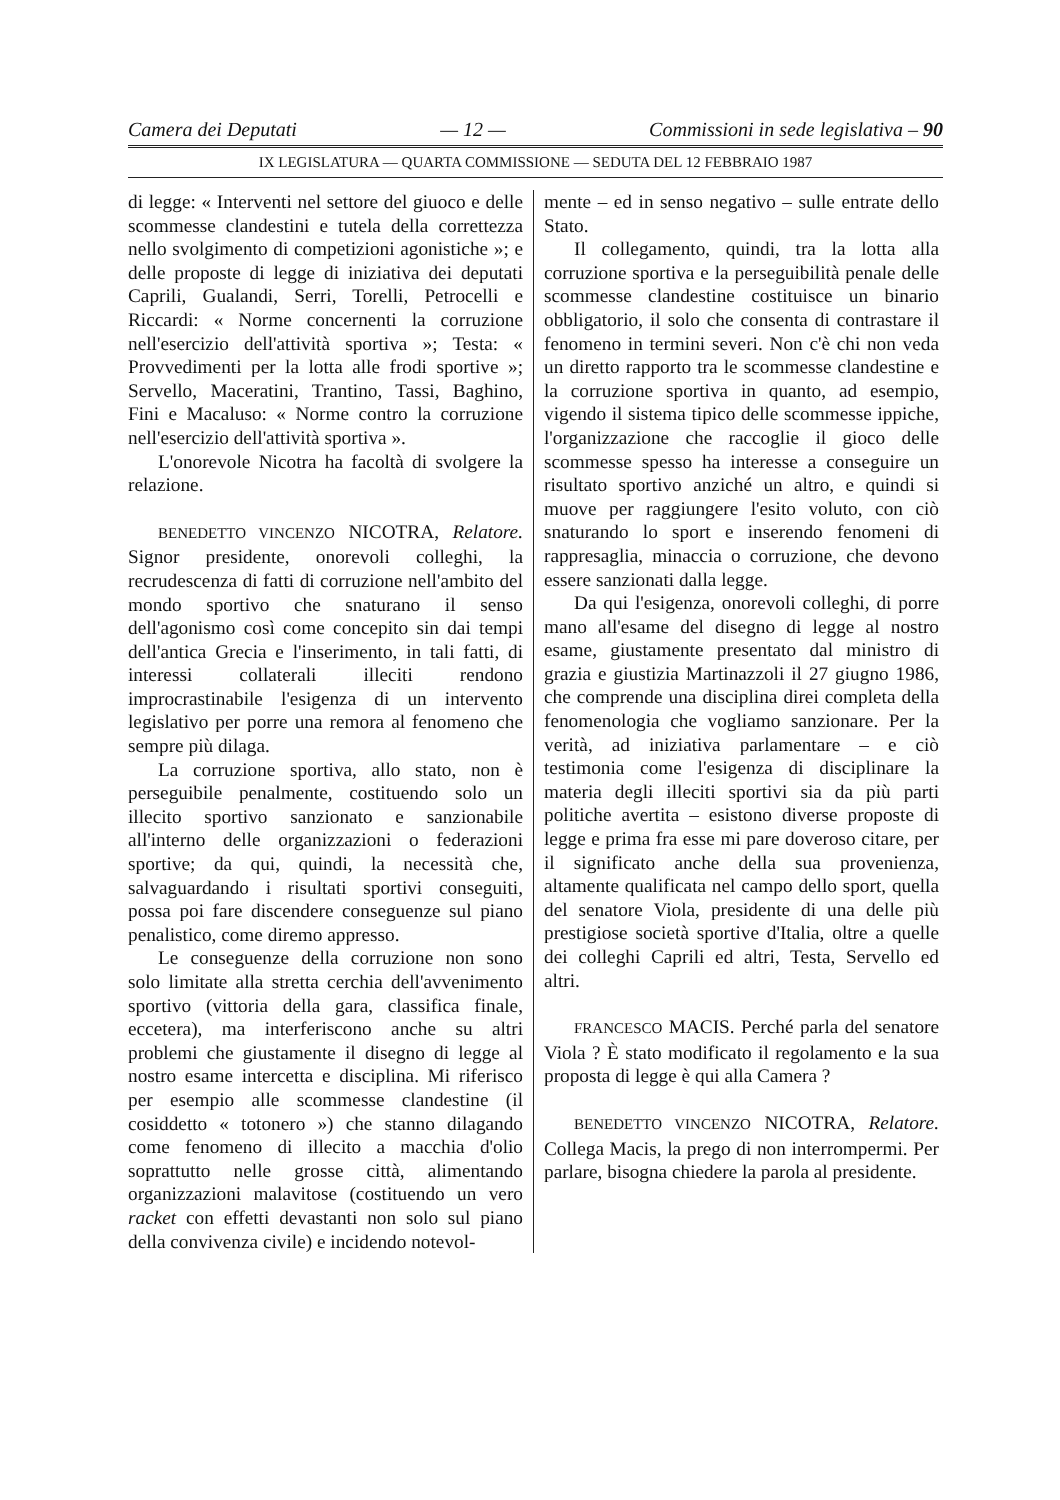Camera dei Deputati — 12 — Commissioni in sede legislativa – 90
IX LEGISLATURA — QUARTA COMMISSIONE — SEDUTA DEL 12 FEBBRAIO 1987
di legge: « Interventi nel settore del giuoco e delle scommesse clandestini e tutela della correttezza nello svolgimento di competizioni agonistiche »; e delle proposte di legge di iniziativa dei deputati Caprili, Gualandi, Serri, Torelli, Petrocelli e Riccardi: « Norme concernenti la corruzione nell'esercizio dell'attività sportiva »; Testa: « Provvedimenti per la lotta alle frodi sportive »; Servello, Maceratini, Trantino, Tassi, Baghino, Fini e Macaluso: « Norme contro la corruzione nell'esercizio dell'attività sportiva ».
L'onorevole Nicotra ha facoltà di svolgere la relazione.
BENEDETTO VINCENZO NICOTRA, Relatore. Signor presidente, onorevoli colleghi, la recrudescenza di fatti di corruzione nell'ambito del mondo sportivo che snaturano il senso dell'agonismo così come concepito sin dai tempi dell'antica Grecia e l'inserimento, in tali fatti, di interessi collaterali illeciti rendono improcrastinabile l'esigenza di un intervento legislativo per porre una remora al fenomeno che sempre più dilaga.
La corruzione sportiva, allo stato, non è perseguibile penalmente, costituendo solo un illecito sportivo sanzionato e sanzionabile all'interno delle organizzazioni o federazioni sportive; da qui, quindi, la necessità che, salvaguardando i risultati sportivi conseguiti, possa poi fare discendere conseguenze sul piano penalistico, come diremo appresso.
Le conseguenze della corruzione non sono solo limitate alla stretta cerchia dell'avvenimento sportivo (vittoria della gara, classifica finale, eccetera), ma interferiscono anche su altri problemi che giustamente il disegno di legge al nostro esame intercetta e disciplina. Mi riferisco per esempio alle scommesse clandestine (il cosiddetto « totonero ») che stanno dilagando come fenomeno di illecito a macchia d'olio soprattutto nelle grosse città, alimentando organizzazioni malavitose (costituendo un vero racket con effetti devastanti non solo sul piano della convivenza civile) e incidendo notevol-
mente – ed in senso negativo – sulle entrate dello Stato.
Il collegamento, quindi, tra la lotta alla corruzione sportiva e la perseguibilità penale delle scommesse clandestine costituisce un binario obbligatorio, il solo che consenta di contrastare il fenomeno in termini severi. Non c'è chi non veda un diretto rapporto tra le scommesse clandestine e la corruzione sportiva in quanto, ad esempio, vigendo il sistema tipico delle scommesse ippiche, l'organizzazione che raccoglie il gioco delle scommesse spesso ha interesse a conseguire un risultato sportivo anziché un altro, e quindi si muove per raggiungere l'esito voluto, con ciò snaturando lo sport e inserendo fenomeni di rappresaglia, minaccia o corruzione, che devono essere sanzionati dalla legge.
Da qui l'esigenza, onorevoli colleghi, di porre mano all'esame del disegno di legge al nostro esame, giustamente presentato dal ministro di grazia e giustizia Martinazzoli il 27 giugno 1986, che comprende una disciplina direi completa della fenomenologia che vogliamo sanzionare. Per la verità, ad iniziativa parlamentare – e ciò testimonia come l'esigenza di disciplinare la materia degli illeciti sportivi sia da più parti politiche avertita – esistono diverse proposte di legge e prima fra esse mi pare doveroso citare, per il significato anche della sua provenienza, altamente qualificata nel campo dello sport, quella del senatore Viola, presidente di una delle più prestigiose società sportive d'Italia, oltre a quelle dei colleghi Caprili ed altri, Testa, Servello ed altri.
FRANCESCO MACIS. Perché parla del senatore Viola ? È stato modificato il regolamento e la sua proposta di legge è qui alla Camera ?
BENEDETTO VINCENZO NICOTRA, Relatore. Collega Macis, la prego di non interrompermi. Per parlare, bisogna chiedere la parola al presidente.